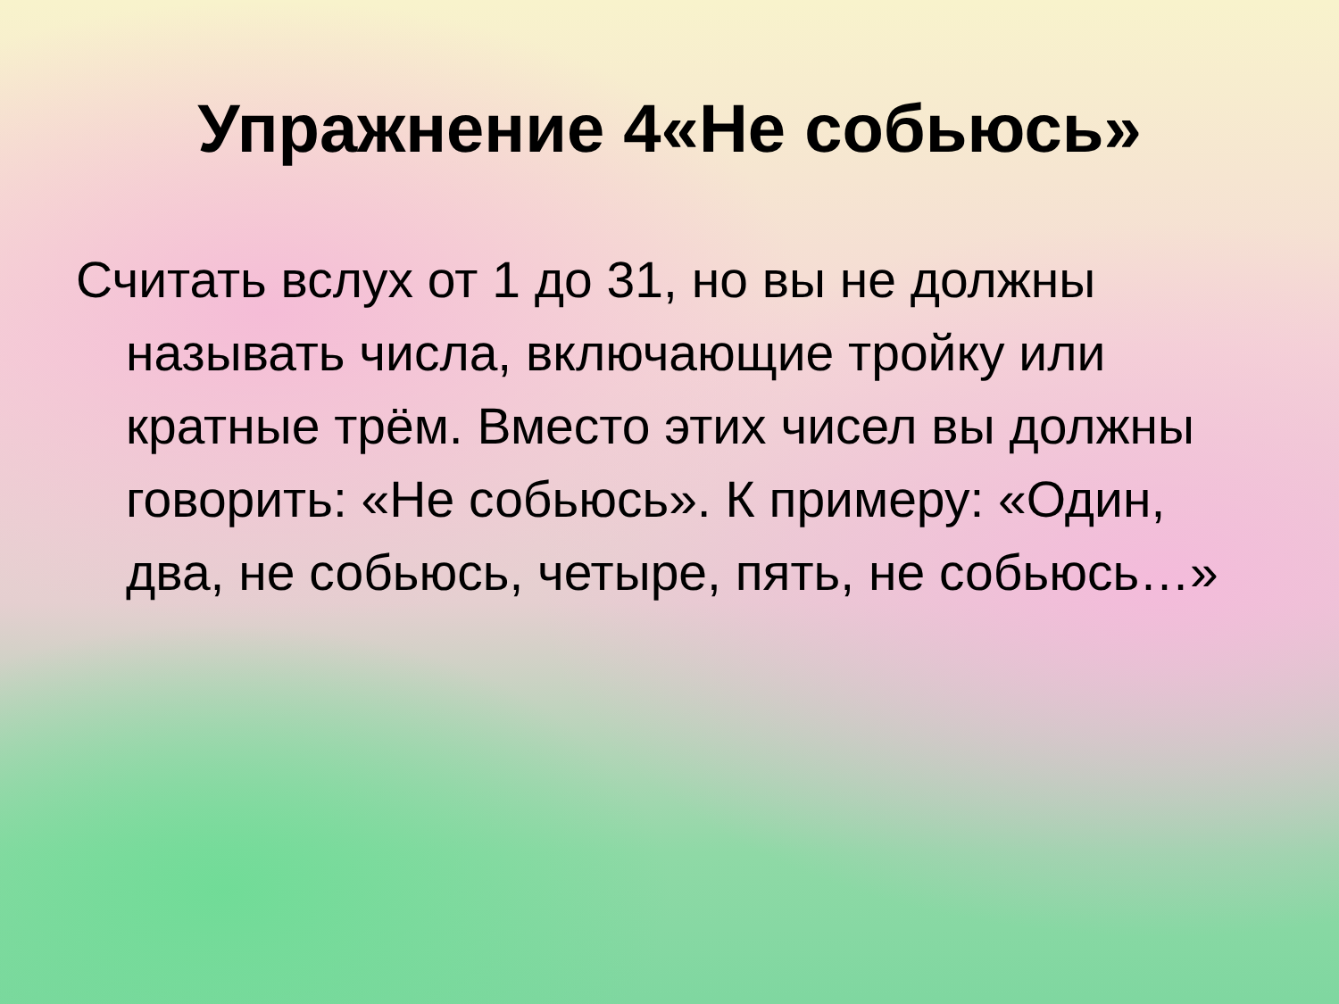Упражнение 4«Не собьюсь»
Считать вслух от 1 до 31, но вы не должны называть числа, включающие тройку или кратные трём. Вместо этих чисел вы должны говорить: «Не собьюсь». К примеру: «Один, два, не собьюсь, четыре, пять, не собьюсь…»